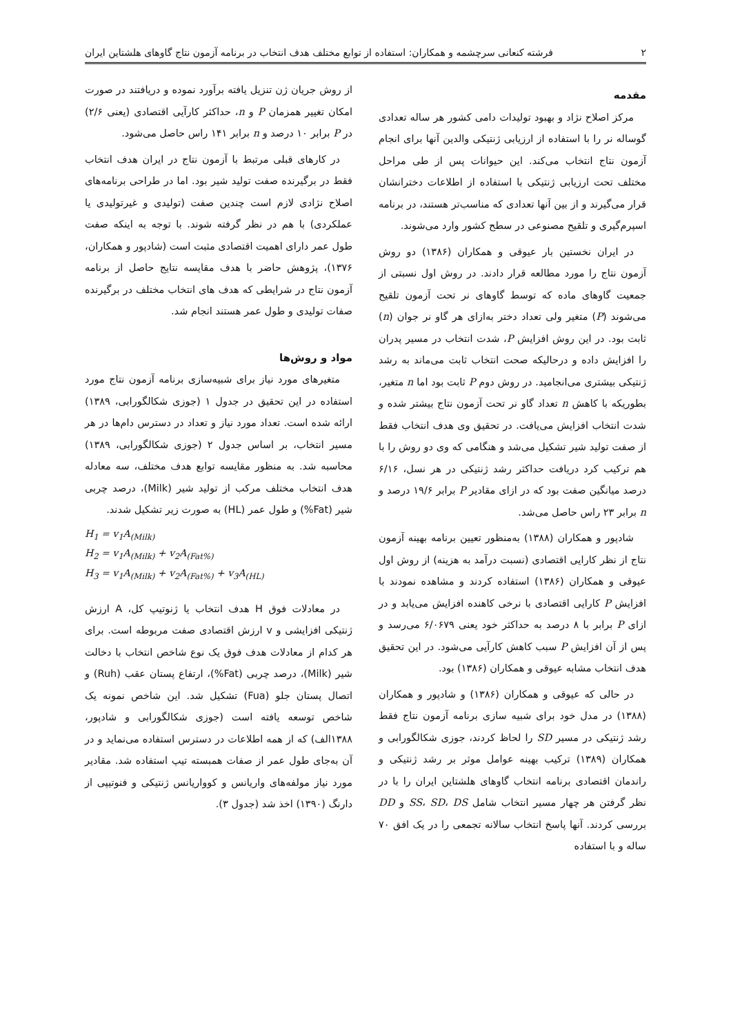۲ فرشته کنعانی سرچشمه و همکاران: استفاده از توابع مختلف هدف انتخاب در برنامه آزمون نتاج گاوهای هلشتاین ایران
مقدمه
مرکز اصلاح نژاد و بهبود تولیدات دامی کشور هر ساله تعدادی گوساله نر را با استفاده از ارزیابی ژنتیکی والدین آنها برای انجام آزمون نتاج انتخاب می‌کند. این حیوانات پس از طی مراحل مختلف تحت ارزیابی ژنتیکی با استفاده از اطلاعات دخترانشان قرار می‌گیرند و از بین آنها تعدادی که مناسب‌تر هستند، در برنامه اسپرم‌گیری و تلقیح مصنوعی در سطح کشور وارد می‌شوند.
در ایران نخستین بار عیوقی و همکاران (۱۳۸۶) دو روش آزمون نتاج را مورد مطالعه قرار دادند. در روش اول نسبتی از جمعیت گاوهای ماده که توسط گاوهای نر تحت آزمون تلقیح می‌شوند (P) متغیر ولی تعداد دختر به‌ازای هر گاو نر جوان (n) ثابت بود. در این روش افزایش P، شدت انتخاب در مسیر پدران را افزایش داده و درحالیکه صحت انتخاب ثابت می‌ماند به رشد ژنتیکی بیشتری می‌انجامید. در روش دوم P ثابت بود اما n متغیر، بطوریکه با کاهش n تعداد گاو نر تحت آزمون نتاج بیشتر شده و شدت انتخاب افزایش می‌یافت. در تحقیق وی هدف انتخاب فقط از صفت تولید شیر تشکیل می‌شد و هنگامی که وی دو روش را با هم ترکیب کرد دریافت حداکثر رشد ژنتیکی در هر نسل، ۶/۱۶ درصد میانگین صفت بود که در ازای مقادیر P برابر ۱۹/۶ درصد و n برابر ۲۳ راس حاصل می‌شد.
شادپور و همکاران (۱۳۸۸) به‌منظور تعیین برنامه بهینه آزمون نتاج از نظر کارایی اقتصادی (نسبت درآمد به هزینه) از روش اول عیوقی و همکاران (۱۳۸۶) استفاده کردند و مشاهده نمودند با افزایش P کارایی اقتصادی با نرخی کاهنده افزایش می‌یابد و در ازای P برابر با ۸ درصد به حداکثر خود یعنی ۶/۰۶۷۹ می‌رسد و پس از آن افزایش P سبب کاهش کارآیی می‌شود. در این تحقیق هدف انتخاب مشابه عیوقی و همکاران (۱۳۸۶) بود.
در حالی که عیوقی و همکاران (۱۳۸۶) و شادپور و همکاران (۱۳۸۸) در مدل خود برای شبیه سازی برنامه آزمون نتاج فقط رشد ژنتیکی در مسیر SD را لحاظ کردند، جوزی شکالگورابی و همکاران (۱۳۸۹) ترکیب بهینه عوامل موثر بر رشد ژنتیکی و راندمان اقتصادی برنامه انتخاب گاوهای هلشتاین ایران را با در نظر گرفتن هر چهار مسیر انتخاب شامل SS، SD، DS و DD بررسی کردند. آنها پاسخ انتخاب سالانه تجمعی را در یک افق ۷۰ ساله و با استفاده
از روش جریان ژن تنزیل یافته برآورد نموده و دریافتند در صورت امکان تغییر همزمان P و n، حداکثر کارآیی اقتصادی (یعنی ۲/۶) در P برابر ۱۰ درصد و n برابر ۱۴۱ راس حاصل می‌شود.
در کارهای قبلی مرتبط با آزمون نتاج در ایران هدف انتخاب فقط در برگیرنده صفت تولید شیر بود. اما در طراحی برنامه‌های اصلاح نژادی لازم است چندین صفت (تولیدی و غیرتولیدی یا عملکردی) با هم در نظر گرفته شوند. با توجه به اینکه صفت طول عمر دارای اهمیت اقتصادی مثبت است (شادپور و همکاران، ۱۳۷۶)، پژوهش حاضر با هدف مقایسه نتایج حاصل از برنامه آزمون نتاج در شرایطی که هدف های انتخاب مختلف در برگیرنده صفات تولیدی و طول عمر هستند انجام شد.
مواد و روش‌ها
متغیرهای مورد نیاز برای شبیه‌سازی برنامه آزمون نتاج مورد استفاده در این تحقیق در جدول ۱ (جوزی شکالگورابی، ۱۳۸۹) ارائه شده است. تعداد مورد نیاز و تعداد در دسترس دام‌ها در هر مسیر انتخاب، بر اساس جدول ۲ (جوزی شکالگورابی، ۱۳۸۹) محاسبه شد. به منظور مقایسه توابع هدف مختلف، سه معادله هدف انتخاب مختلف مرکب از تولید شیر (Milk)، درصد چربی شیر (Fat%) و طول عمر (HL) به صورت زیر تشکیل شدند.
H<sub>1</sub> = v<sub>1</sub>A<sub>(Milk)</sub>
H<sub>2</sub> = v<sub>1</sub>A<sub>(Milk)</sub> + v<sub>2</sub>A<sub>(Fat%)</sub>
H<sub>3</sub> = v<sub>1</sub>A<sub>(Milk)</sub> + v<sub>2</sub>A<sub>(Fat%)</sub> + v<sub>3</sub>A<sub>(HL)</sub>
در معادلات فوق H هدف انتخاب یا ژنوتیپ کل، A ارزش ژنتیکی افزایشی و v ارزش اقتصادی صفت مربوطه است. برای هر کدام از معادلات هدف فوق یک نوع شاخص انتخاب با دخالت شیر (Milk)، درصد چربی (Fat%)، ارتفاع پستان عقب (Ruh) و اتصال پستان جلو (Fua) تشکیل شد. این شاخص نمونه یک شاخص توسعه یافته است (جوزی شکالگورابی و شادپور، ۱۳۸۸الف) که از همه اطلاعات در دسترس استفاده می‌نماید و در آن به‌جای طول عمر از صفات همبسته تیپ استفاده شد. مقادیر مورد نیاز مولفه‌های واریانس و کوواریانس ژنتیکی و فنوتیپی از دارنگ (۱۳۹۰) اخذ شد (جدول ۳).